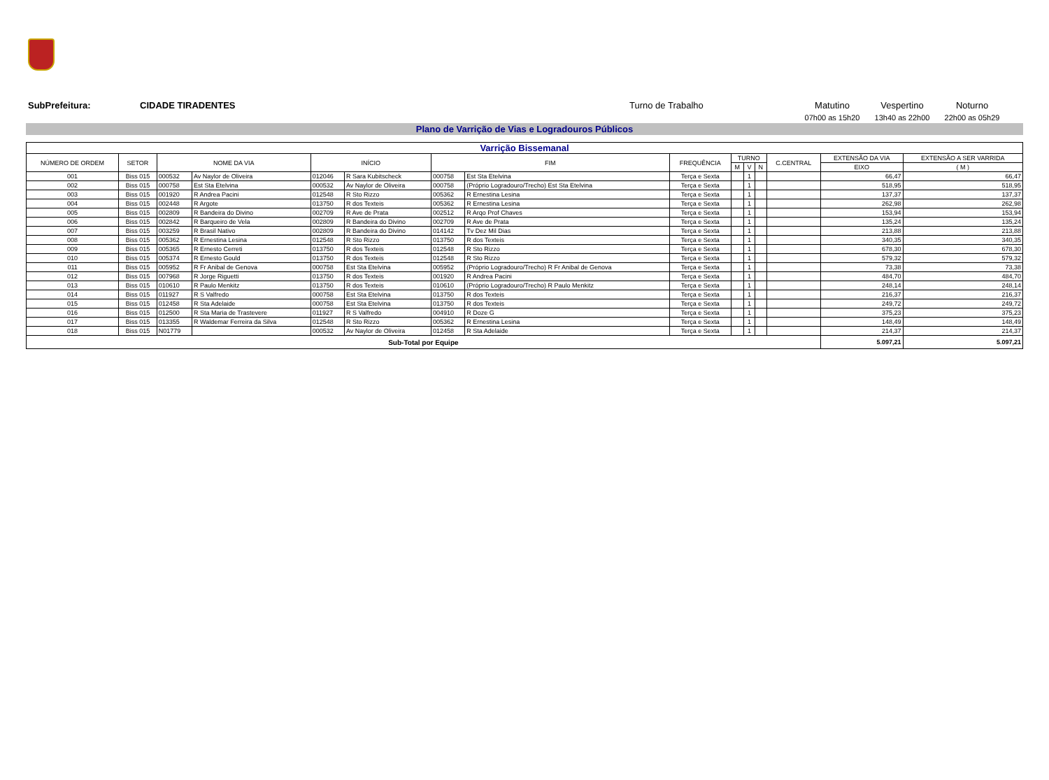SubPrefeitura: CIDADE TIRADENTES Turno de Trabalho Matutino
07h00 as 15h20
Vespertino
13h40 as 22h00
Noturno
22h00 as 05h29
Plano de Varrição de Vias e Logradouros Públicos
| Varrição Bissemanal | | | | | | | | | | | | | | |
| --- | --- | --- | --- | --- | --- | --- | --- | --- | --- | --- | --- | --- | --- | --- |
| NÚMERO DE ORDEM | SETOR | NOME DA VIA | | INÍCIO | | FIM | | FREQUÊNCIA | TURNO | | | C.CENTRAL | EXTENSÃO DA VIA | EXTENSÃO A SER VARRIDA |
| | | | | | | | | | M | V | N | | EIXO | ( M ) |
| 001 | Biss 015 | 000532 | Av Naylor de Oliveira | 012046 | R Sara Kubitscheck | 000758 | Est Sta Etelvina | Terça e Sexta | | 1 | | | 66,47 | 66,47 |
| 002 | Biss 015 | 000758 | Est Sta Etelvina | 000532 | Av Naylor de Oliveira | 000758 | (Próprio Logradouro/Trecho) Est Sta Etelvina | Terça e Sexta | | 1 | | | 518,95 | 518,95 |
| 003 | Biss 015 | 001920 | R Andrea Pacini | 012548 | R Sto Rizzo | 005362 | R Ernestina Lesina | Terça e Sexta | | 1 | | | 137,37 | 137,37 |
| 004 | Biss 015 | 002448 | R Argote | 013750 | R dos Texteis | 005362 | R Ernestina Lesina | Terça e Sexta | | 1 | | | 262,98 | 262,98 |
| 005 | Biss 015 | 002809 | R Bandeira do Divino | 002709 | R Ave de Prata | 002512 | R Arqo Prof Chaves | Terça e Sexta | | 1 | | | 153,94 | 153,94 |
| 006 | Biss 015 | 002842 | R Barqueiro de Vela | 002809 | R Bandeira do Divino | 002709 | R Ave de Prata | Terça e Sexta | | 1 | | | 135,24 | 135,24 |
| 007 | Biss 015 | 003259 | R Brasil Nativo | 002809 | R Bandeira do Divino | 014142 | Tv Dez Mil Dias | Terça e Sexta | | 1 | | | 213,88 | 213,88 |
| 008 | Biss 015 | 005362 | R Ernestina Lesina | 012548 | R Sto Rizzo | 013750 | R dos Texteis | Terça e Sexta | | 1 | | | 340,35 | 340,35 |
| 009 | Biss 015 | 005365 | R Ernesto Cerreti | 013750 | R dos Texteis | 012548 | R Sto Rizzo | Terça e Sexta | | 1 | | | 678,30 | 678,30 |
| 010 | Biss 015 | 005374 | R Ernesto Gould | 013750 | R dos Texteis | 012548 | R Sto Rizzo | Terça e Sexta | | 1 | | | 579,32 | 579,32 |
| 011 | Biss 015 | 005952 | R Fr Anibal de Genova | 000758 | Est Sta Etelvina | 005952 | (Próprio Logradouro/Trecho) R Fr Anibal de Genova | Terça e Sexta | | 1 | | | 73,38 | 73,38 |
| 012 | Biss 015 | 007968 | R Jorge Riguetti | 013750 | R dos Texteis | 001920 | R Andrea Pacini | Terça e Sexta | | 1 | | | 484,70 | 484,70 |
| 013 | Biss 015 | 010610 | R Paulo Menkitz | 013750 | R dos Texteis | 010610 | (Próprio Logradouro/Trecho) R Paulo Menkitz | Terça e Sexta | | 1 | | | 248,14 | 248,14 |
| 014 | Biss 015 | 011927 | R S Valfredo | 000758 | Est Sta Etelvina | 013750 | R dos Texteis | Terça e Sexta | | 1 | | | 216,37 | 216,37 |
| 015 | Biss 015 | 012458 | R Sta Adelaide | 000758 | Est Sta Etelvina | 013750 | R dos Texteis | Terça e Sexta | | 1 | | | 249,72 | 249,72 |
| 016 | Biss 015 | 012500 | R Sta Maria de Trastevere | 011927 | R S Valfredo | 004910 | R Doze G | Terça e Sexta | | 1 | | | 375,23 | 375,23 |
| 017 | Biss 015 | 013355 | R Waldemar Ferreira da Silva | 012548 | R Sto Rizzo | 005362 | R Ernestina Lesina | Terça e Sexta | | 1 | | | 148,49 | 148,49 |
| 018 | Biss 015 | N01779 | | 000532 | Av Naylor de Oliveira | 012458 | R Sta Adelaide | Terça e Sexta | | 1 | | | 214,37 | 214,37 |
| Sub-Total por Equipe | | | | | | | | | | | | | 5.097,21 | 5.097,21 |